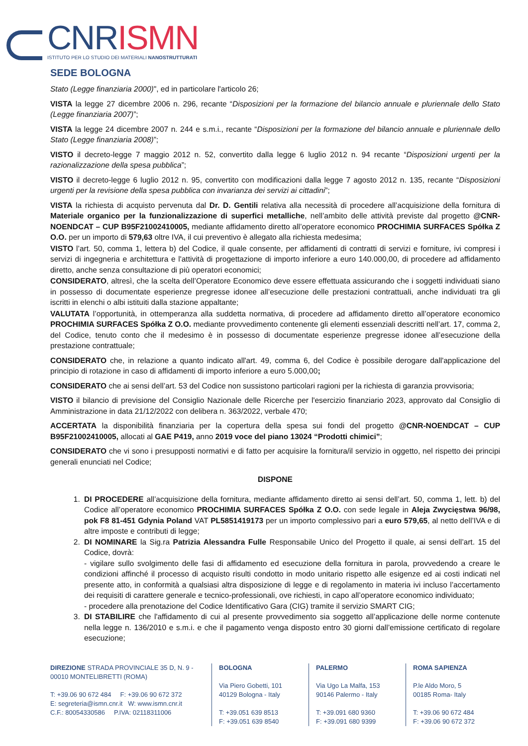CNR ISMN
ISTITUTO PER LO STUDIO DEI MATERIALI NANOSTRUTTURATI
SEDE BOLOGNA
Stato (Legge finanziaria 2000)", ed in particolare l'articolo 26;
VISTA la legge 27 dicembre 2006 n. 296, recante “Disposizioni per la formazione del bilancio annuale e pluriennale dello Stato (Legge finanziaria 2007)”;
VISTA la legge 24 dicembre 2007 n. 244 e s.m.i., recante “Disposizioni per la formazione del bilancio annuale e pluriennale dello Stato (Legge finanziaria 2008)”;
VISTO il decreto-legge 7 maggio 2012 n. 52, convertito dalla legge 6 luglio 2012 n. 94 recante “Disposizioni urgenti per la razionalizzazione della spesa pubblica”;
VISTO il decreto-legge 6 luglio 2012 n. 95, convertito con modificazioni dalla legge 7 agosto 2012 n. 135, recante “Disposizioni urgenti per la revisione della spesa pubblica con invarianza dei servizi ai cittadini”;
VISTA la richiesta di acquisto pervenuta dal Dr. D. Gentili relativa alla necessità di procedere all’acquisizione della fornitura di Materiale organico per la funzionalizzazione di superfici metalliche, nell’ambito delle attività previste dal progetto @CNR-NOENDCAT – CUP B95F21002410005, mediante affidamento diretto all’operatore economico PROCHIMIA SURFACES Spółka Z O.O. per un importo di 579,63 oltre IVA, il cui preventivo è allegato alla richiesta medesima;
VISTO l’art. 50, comma 1, lettera b) del Codice, il quale consente, per affidamenti di contratti di servizi e forniture, ivi compresi i servizi di ingegneria e architettura e l'attività di progettazione di importo inferiore a euro 140.000,00, di procedere ad affidamento diretto, anche senza consultazione di più operatori economici;
CONSIDERATO, altresì, che la scelta dell’Operatore Economico deve essere effettuata assicurando che i soggetti individuati siano in possesso di documentate esperienze pregresse idonee all’esecuzione delle prestazioni contrattuali, anche individuati tra gli iscritti in elenchi o albi istituiti dalla stazione appaltante;
VALUTATA l’opportunità, in ottemperanza alla suddetta normativa, di procedere ad affidamento diretto all’operatore economico PROCHIMIA SURFACES Spółka Z O.O. mediante provvedimento contenente gli elementi essenziali descritti nell’art. 17, comma 2, del Codice, tenuto conto che il medesimo è in possesso di documentate esperienze pregresse idonee all’esecuzione della prestazione contrattuale;
CONSIDERATO che, in relazione a quanto indicato all'art. 49, comma 6, del Codice è possibile derogare dall'applicazione del principio di rotazione in caso di affidamenti di importo inferiore a euro 5.000,00;
CONSIDERATO che ai sensi dell’art. 53 del Codice non sussistono particolari ragioni per la richiesta di garanzia provvisoria;
VISTO il bilancio di previsione del Consiglio Nazionale delle Ricerche per l'esercizio finanziario 2023, approvato dal Consiglio di Amministrazione in data 21/12/2022 con delibera n. 363/2022, verbale 470;
ACCERTATA la disponibilità finanziaria per la copertura della spesa sui fondi del progetto @CNR-NOENDCAT – CUP B95F21002410005, allocati al GAE P419, anno 2019 voce del piano 13024 “Prodotti chimici”;
CONSIDERATO che vi sono i presupposti normativi e di fatto per acquisire la fornitura/il servizio in oggetto, nel rispetto dei principi generali enunciati nel Codice;
DISPONE
1. DI PROCEDERE all’acquisizione della fornitura, mediante affidamento diretto ai sensi dell’art. 50, comma 1, lett. b) del Codice all’operatore economico PROCHIMIA SURFACES Spółka Z O.O. con sede legale in Aleja Zwycięstwa 96/98, pok F8 81-451 Gdynia Poland VAT PL5851419173 per un importo complessivo pari a euro 579,65, al netto dell’IVA e di altre imposte e contributi di legge;
2. DI NOMINARE la Sig.ra Patrizia Alessandra Fulle Responsabile Unico del Progetto il quale, ai sensi dell’art. 15 del Codice, dovrà:
- vigilare sullo svolgimento delle fasi di affidamento ed esecuzione della fornitura in parola, provvedendo a creare le condizioni affinché il processo di acquisto risulti condotto in modo unitario rispetto alle esigenze ed ai costi indicati nel presente atto, in conformità a qualsiasi altra disposizione di legge e di regolamento in materia ivi incluso l’accertamento dei requisiti di carattere generale e tecnico-professionali, ove richiesti, in capo all’operatore economico individuato;
- procedere alla prenotazione del Codice Identificativo Gara (CIG) tramite il servizio SMART CIG;
3. DI STABILIRE che l'affidamento di cui al presente provvedimento sia soggetto all’applicazione delle norme contenute nella legge n. 136/2010 e s.m.i. e che il pagamento venga disposto entro 30 giorni dall’emissione certificato di regolare esecuzione;
DIREZIONE STRADA PROVINCIALE 35 D, N. 9 - 00010 MONTELIBRETTI (ROMA)
T: +39.06 90 672 484 F: +39.06 90 672 372
E: segreteria@ismn.cnr.it W: www.ismn.cnr.it
C.F.: 80054330586 P.IVA: 02118311006
BOLOGNA
Via Piero Gobetti, 101
40129 Bologna - Italy
T: +39.051 639 8513
F: +39.051 639 8540
PALERMO
Via Ugo La Malfa, 153
90146 Palermo - Italy
T: +39.091 680 9360
F: +39.091 680 9399
ROMA SAPIENZA
P.le Aldo Moro, 5
00185 Roma- Italy
T: +39.06 90 672 484
F: +39.06 90 672 372